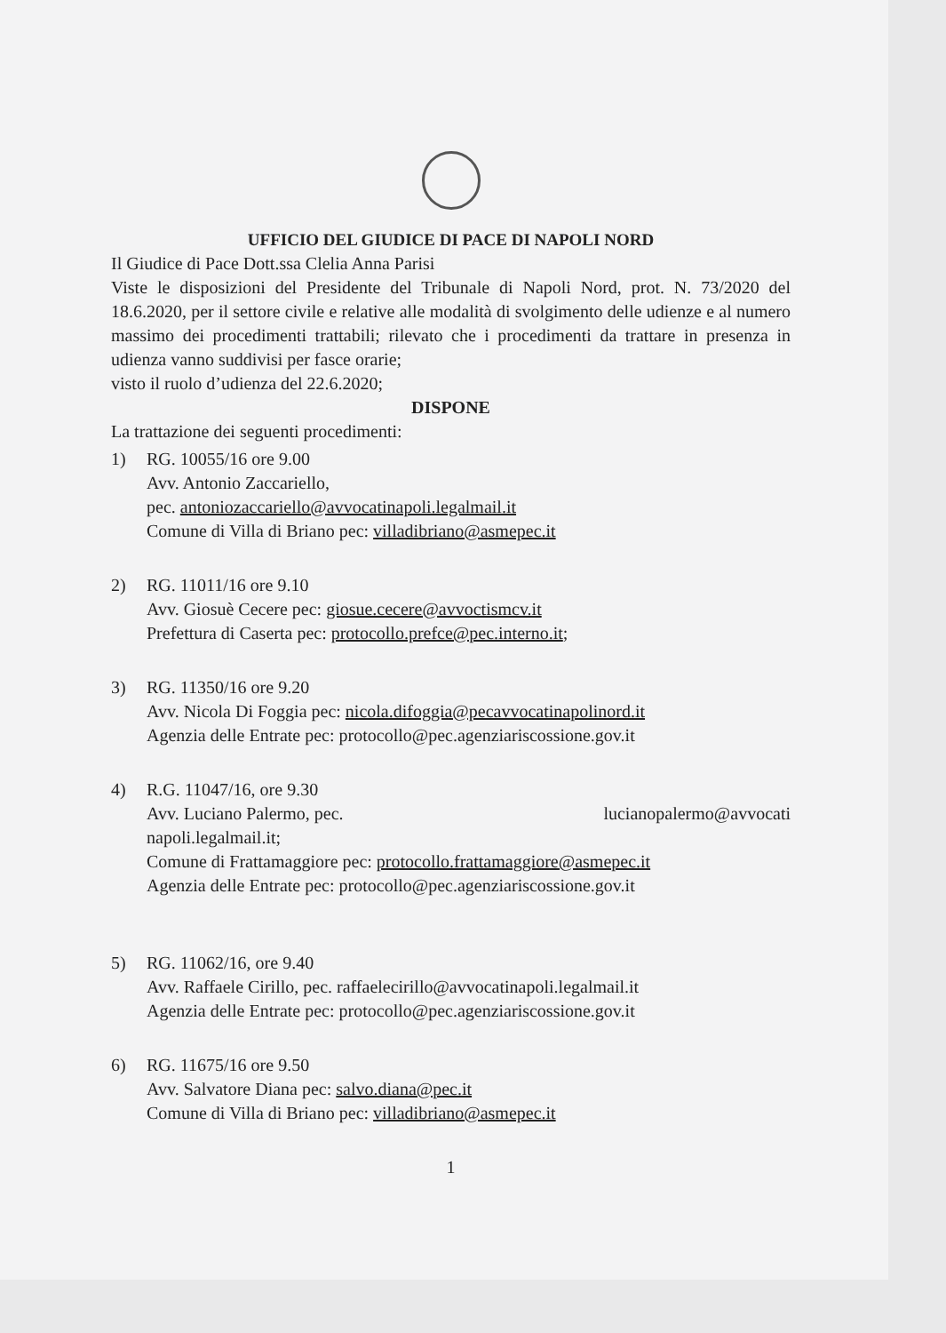UFFICIO DEL GIUDICE DI PACE DI NAPOLI NORD
Il Giudice di Pace Dott.ssa Clelia Anna Parisi
Viste le disposizioni del Presidente del Tribunale di Napoli Nord, prot. N. 73/2020 del 18.6.2020, per il settore civile e relative alle modalità di svolgimento delle udienze e al numero massimo dei procedimenti trattabili; rilevato che i procedimenti da trattare in presenza in udienza vanno suddivisi per fasce orarie;
visto il ruolo d’udienza del 22.6.2020;
DISPONE
La trattazione dei seguenti procedimenti:
1) RG. 10055/16 ore 9.00
Avv. Antonio Zaccariello,
pec. antoniozaccariello@avvocatinapoli.legalmail.it
Comune di Villa di Briano pec: villadibriano@asmepec.it
2) RG. 11011/16 ore 9.10
Avv. Giosuè Cecere pec: giosue.cecere@avvoctismcv.it
Prefettura di Caserta pec: protocollo.prefce@pec.interno.it;
3) RG. 11350/16 ore 9.20
Avv. Nicola Di Foggia pec: nicola.difoggia@pecavvocatinapolinord.it
Agenzia delle Entrate pec: protocollo@pec.agenziariscossione.gov.it
4) R.G. 11047/16, ore 9.30
Avv. Luciano Palermo, pec. lucianopalermo@avvocati
napoli.legalmail.it;
Comune di Frattamaggiore pec: protocollo.frattamaggiore@asmepec.it
Agenzia delle Entrate pec: protocollo@pec.agenziariscossione.gov.it
5) RG. 11062/16, ore 9.40
Avv. Raffaele Cirillo, pec. raffaelecirillo@avvocatinapoli.legalmail.it
Agenzia delle Entrate pec: protocollo@pec.agenziariscossione.gov.it
6) RG. 11675/16 ore 9.50
Avv. Salvatore Diana pec: salvo.diana@pec.it
Comune di Villa di Briano pec: villadibriano@asmepec.it
1